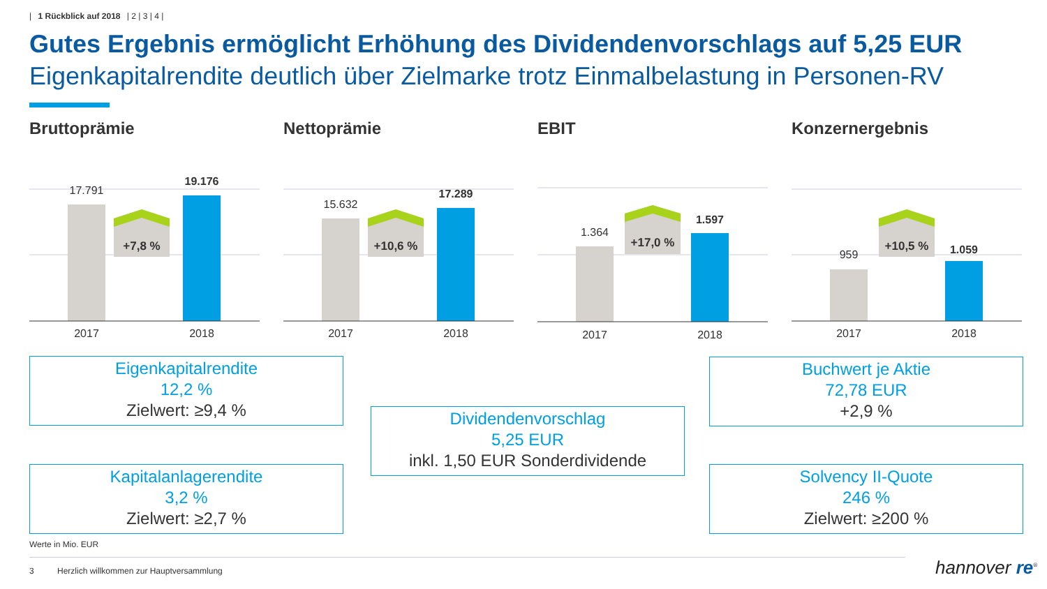| 1 Rückblick auf 2018 | 2 | 3 | 4 |
Gutes Ergebnis ermöglicht Erhöhung des Dividendenvorschlags auf 5,25 EUR
Eigenkapitalrendite deutlich über Zielmarke trotz Einmalbelastung in Personen-RV
Bruttoprämie
17.791
19.176
+7,8 %
2017
2018
Nettoprämie
15.632
17.289
+10,6 %
2017
2018
EBIT
1.364
1.597
+17,0 %
2017
2018
Konzernergebnis
959
1.059
+10,5 %
2017
2018
Eigenkapitalrendite
12,2 %
Zielwert: ≥9,4 %
Dividendenvorschlag
5,25 EUR
inkl. 1,50 EUR Sonderdividende
Buchwert je Aktie
72,78 EUR
+2,9 %
Kapitalanlagerendite
3,2 %
Zielwert: ≥2,7 %
Solvency II-Quote
246 %
Zielwert: ≥200 %
Werte in Mio. EUR
3 Herzlich willkommen zur Hauptversammlung
hannover re<sup>®</sup>